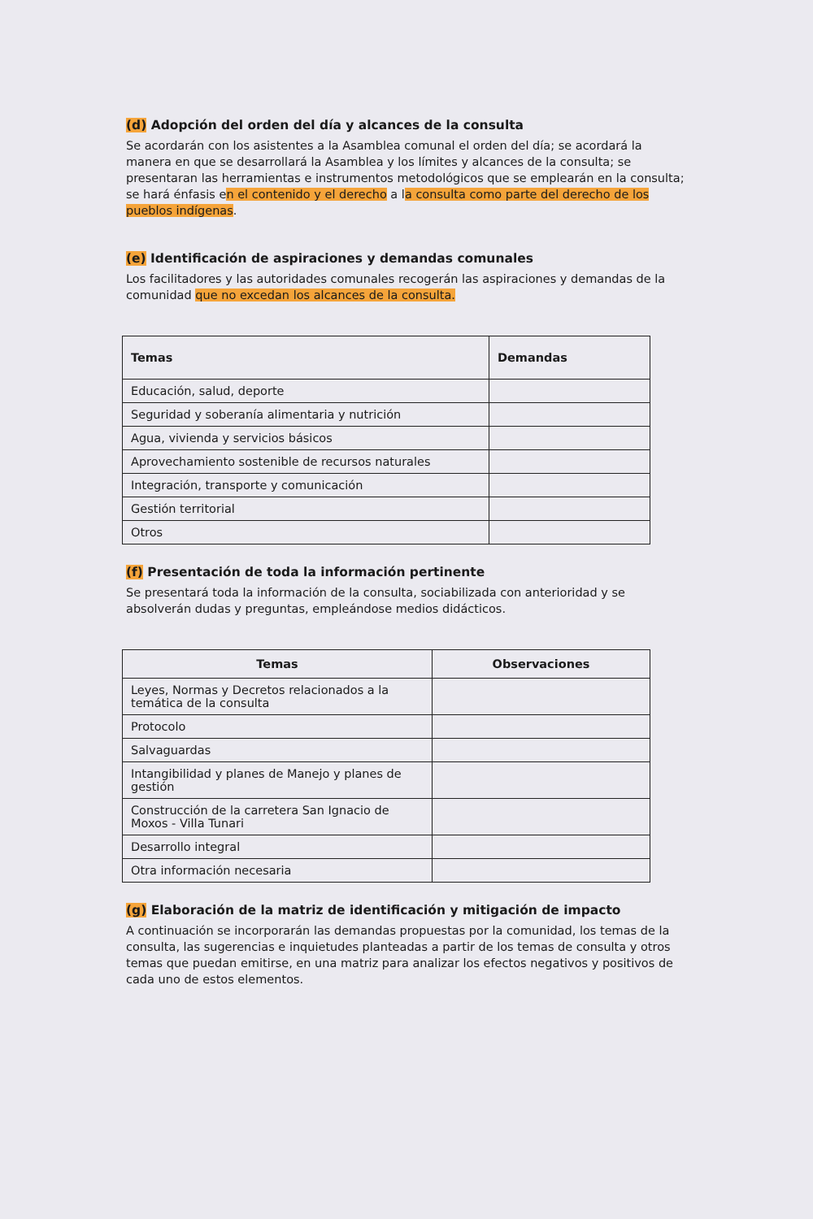(d) Adopción del orden del día y alcances de la consulta
Se acordarán con los asistentes a la Asamblea comunal el orden del día; se acordará la manera en que se desarrollará la Asamblea y los límites y alcances de la consulta; se presentaran las herramientas e instrumentos metodológicos que se emplearán en la consulta; se hará énfasis en el contenido y el derecho a la consulta como parte del derecho de los pueblos indígenas.
(e) Identificación de aspiraciones y demandas comunales
Los facilitadores y las autoridades comunales recogerán las aspiraciones y demandas de la comunidad que no excedan los alcances de la consulta.
| Temas | Demandas |
| --- | --- |
| Educación, salud, deporte | |
| Seguridad y soberanía alimentaria y nutrición | |
| Agua, vivienda y servicios básicos | |
| Aprovechamiento sostenible de recursos naturales | |
| Integración, transporte y comunicación | |
| Gestión territorial | |
| Otros | |
(f) Presentación de toda la información pertinente
Se presentará toda la información de la consulta, sociabilizada con anterioridad y se absolverán dudas y preguntas, empleándose medios didácticos.
| Temas | Observaciones |
| --- | --- |
| Leyes, Normas y Decretos relacionados a la temática de la consulta | |
| Protocolo | |
| Salvaguardas | |
| Intangibilidad y planes de Manejo y planes de gestión | |
| Construcción de la carretera San Ignacio de Moxos - Villa Tunari | |
| Desarrollo integral | |
| Otra información necesaria | |
(g) Elaboración de la matriz de identificación y mitigación de impacto
A continuación se incorporarán las demandas propuestas por la comunidad, los temas de la consulta, las sugerencias e inquietudes planteadas a partir de los temas de consulta y otros temas que puedan emitirse, en una matriz para analizar los efectos negativos y positivos de cada uno de estos elementos.